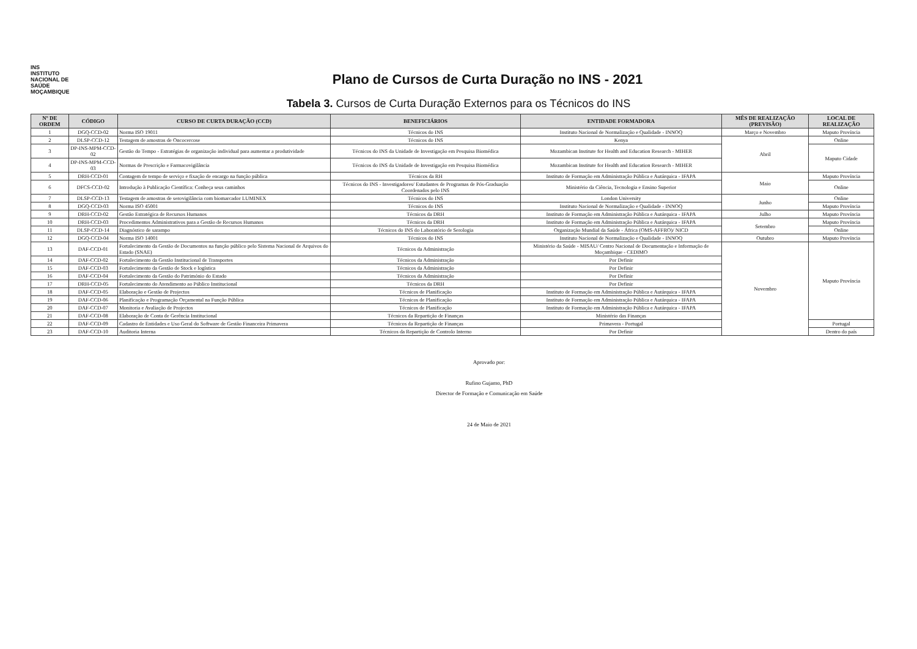INS
INSTITUTO NACIONAL DE SAÚDE MOÇAMBIQUE
Plano de Cursos de Curta Duração no INS - 2021
Tabela 3. Cursos de Curta Duração Externos para os Técnicos do INS
| Nº DE ORDEM | CÓDIGO | CURSO DE CURTA DURAÇÃO (CCD) | BENEFICIÁRIOS | ENTIDADE FORMADORA | MÊS DE REALIZAÇÃO (PREVISÃO) | LOCAL DE REALIZAÇÃO |
| --- | --- | --- | --- | --- | --- | --- |
| 1 | DGQ-CCD-02 | Norma ISO 19011 | Técnicos do INS | Instituto Nacional de Normalização e Qualidade - INNOQ | Março e Novembro | Maputo Província |
| 2 | DLSP-CCD-12 | Testagem de amostras de Oncocercose | Técnicos do INS | Kenya | Abril | Online |
| 3 | DP-INS-MPM-CCD-02 | Gestão do Tempo - Estratégias de organização individual para aumentar a produtividade | Técnicos do INS da Unidade de Investigação em Pesquisa Biomédica | Mozambican Institute for Health and Education Research - MIHER | | Maputo Cidade |
| 4 | DP-INS-MPM-CCD-03 | Normas de Prescrição e Farmacovigilância | Técnicos do INS da Unidade de Investigação em Pesquisa Biomédica | Mozambican Institute for Health and Education Research - MIHER | | |
| 5 | DRH-CCD-01 | Contagem de tempo de serviço e fixação de encargo na função pública | Técnicos da RH | Instituto de Formação em Administração Pública e Autárquica - IFAPA | Maio | Maputo Província |
| 6 | DFCS-CCD-02 | Introdução à Publicação Científica: Conheça seus caminhos | Técnicos do INS - Investigadores/ Estudantes de Programas de Pós-Graduação Coordenados pelo INS | Ministério da Ciência, Tecnologia e Ensino Superior | | Online |
| 7 | DLSP-CCD-13 | Testagem de amostras de serovigilância com biomarcador LUMINEX | Técnicos do INS | London University | Junho | Online |
| 8 | DGQ-CCD-03 | Norma ISO 45001 | Técnicos do INS | Instituto Nacional de Normalização e Qualidade - INNOQ | | Maputo Província |
| 9 | DRH-CCD-02 | Gestão Estratégica de Recursos Humanos | Técnicos da DRH | Instituto de Formação em Administração Pública e Autárquica - IFAPA | Julho | Maputo Província |
| 10 | DRH-CCD-03 | Procedimentos Administrativos para a Gestão de Recursos Humanos | Técnicos da DRH | Instituto de Formação em Administração Pública e Autárquica - IFAPA | Setembro | Maputo Província |
| 11 | DLSP-CCD-14 | Diagnóstico de sarampo | Técnicos do INS do Laboratório de Serologia | Organização Mundial da Saúde - África (OMS-AFFRO)/ NICD | | Online |
| 12 | DGQ-CCD-04 | Norma ISO 14001 | Técnicos do INS | Instituto Nacional de Normalização e Qualidade - INNOQ | Outubro | Maputo Província |
| 13 | DAF-CCD-01 | Fortalecimento da Gestão de Documentos na função público pelo Sistema Nacional de Arquivos do Estado (SNAE) | Técnicos da Administração | Ministério da Saúde - MISAU/ Centro Nacional de Documentação e Informação de Moçambique - CEDIMO | Novembro | Maputo Província |
| 14 | DAF-CCD-02 | Fortalecimento da Gestão Institucional de Transportes | Técnicos da Administração | Por Definir | | |
| 15 | DAF-CCD-03 | Fortalecimento da Gestão de Stock e logística | Técnicos da Administração | Por Definir | | |
| 16 | DAF-CCD-04 | Fortalecimento da Gestão do Património do Estado | Técnicos da Administração | Por Definir | | |
| 17 | DRH-CCD-05 | Fortalecimento do Atendimento ao Público Institucional | Técnicos da DRH | Por Definir | | |
| 18 | DAF-CCD-05 | Elaboração e Gestão de Projectos | Técnicos de Planificação | Instituto de Formação em Administração Pública e Autárquica - IFAPA | | |
| 19 | DAF-CCD-06 | Planificação e Programação Orçamental na Função Pública | Técnicos de Planificação | Instituto de Formação em Administração Pública e Autárquica - IFAPA | | |
| 20 | DAF-CCD-07 | Monitoria e Avaliação de Projectos | Técnicos de Planificação | Instituto de Formação em Administração Pública e Autárquica - IFAPA | | |
| 21 | DAF-CCD-08 | Elaboração de Conta de Gerência Institucional | Técnicos da Repartição de Finanças | Ministério das Finanças | | |
| 22 | DAF-CCD-09 | Cadastro de Entidades e Uso Geral do Software de Gestão Financeira Primavera | Técnicos da Repartição de Finanças | Primavera - Portugal | | Portugal |
| 23 | DAF-CCD-10 | Auditoria Interna | Técnicos da Repartição de Controlo Interno | Por Definir | | Dentro do país |
Aprovado por:
Rufino Gujamo, PhD
Director de Formação e Comunicação em Saúde
24 de Maio de 2021